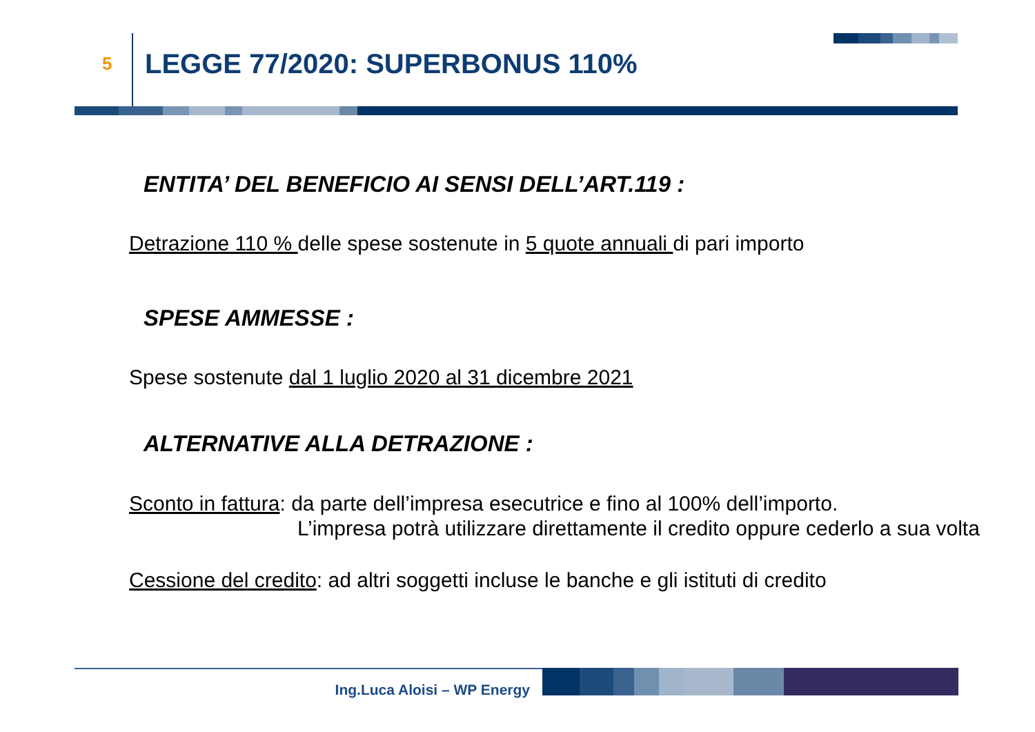5
LEGGE 77/2020: SUPERBONUS 110%
ENTITA’ DEL BENEFICIO AI SENSI DELL’ART.119 :
Detrazione 110 % delle spese sostenute in 5 quote annuali di pari importo
SPESE AMMESSE :
Spese sostenute dal 1 luglio 2020 al 31 dicembre 2021
ALTERNATIVE ALLA DETRAZIONE :
Sconto in fattura: da parte dell’impresa esecutrice e fino al 100% dell’importo.
L’impresa potrà utilizzare direttamente il credito oppure cederlo a sua volta
Cessione del credito: ad altri soggetti incluse le banche e gli istituti di credito
Ing.Luca Aloisi – WP Energy